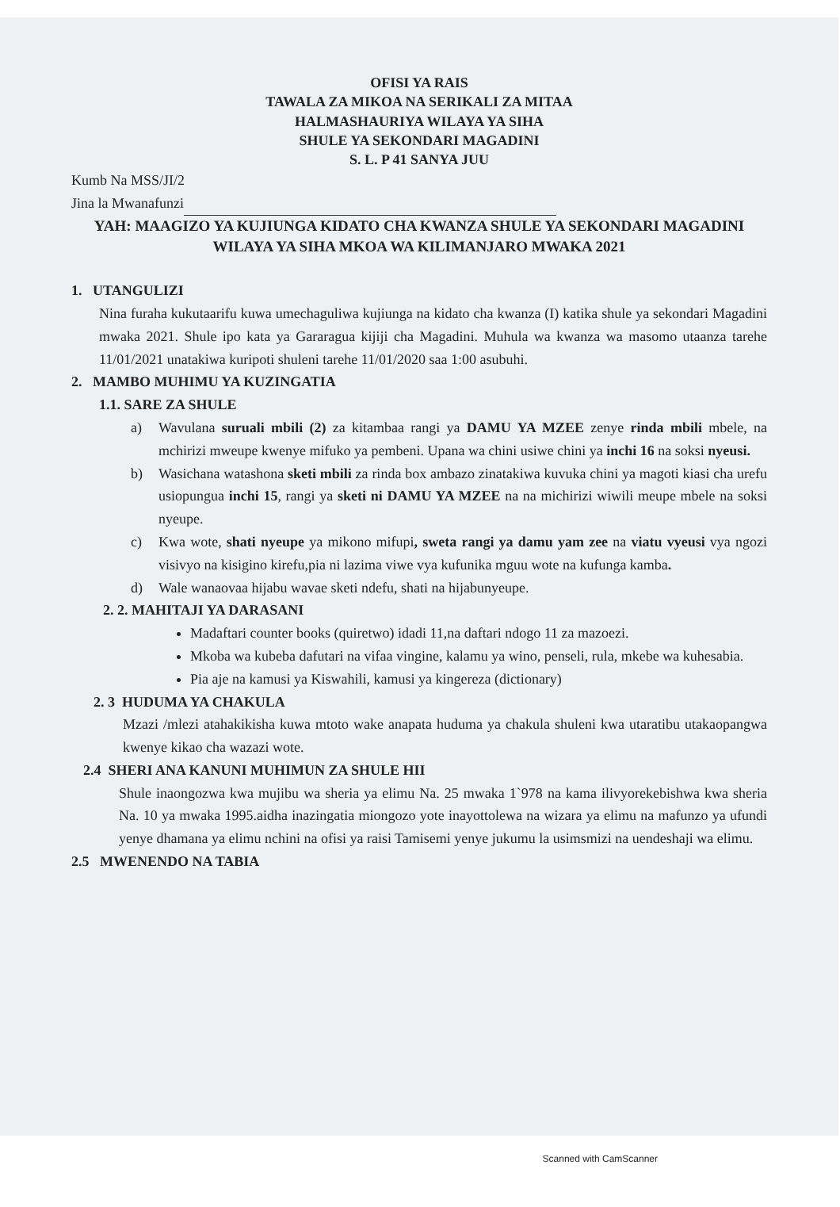OFISI YA RAIS
TAWALA ZA MIKOA NA SERIKALI ZA MITAA
HALMASHAURIYA WILAYA YA SIHA
SHULE YA SEKONDARI MAGADINI
S. L. P 41 SANYA JUU
Kumb Na MSS/JI/2
Jina la Mwanafunzi
YAH: MAAGIZO YA KUJIUNGA KIDATO CHA KWANZA SHULE YA SEKONDARI MAGADINI WILAYA YA SIHA MKOA WA KILIMANJARO MWAKA 2021
1. UTANGULIZI
Nina furaha kukutaarifu kuwa umechaguliwa kujiunga na kidato cha kwanza (I) katika shule ya sekondari Magadini mwaka 2021. Shule ipo kata ya Gararagua kijiji cha Magadini. Muhula wa kwanza wa masomo utaanza tarehe 11/01/2021 unatakiwa kuripoti shuleni tarehe 11/01/2020 saa 1:00 asubuhi.
2. MAMBO MUHIMU YA KUZINGATIA
1.1. SARE ZA SHULE
a) Wavulana suruali mbili (2) za kitambaa rangi ya DAMU YA MZEE zenye rinda mbili mbele, na mchirizi mweupe kwenye mifuko ya pembeni. Upana wa chini usiwe chini ya inchi 16 na soksi nyeusi.
b) Wasichana watashona sketi mbili za rinda box ambazo zinatakiwa kuvuka chini ya magoti kiasi cha urefu usiopungua inchi 15, rangi ya sketi ni DAMU YA MZEE na na michirizi wiwili meupe mbele na soksi nyeupe.
c) Kwa wote, shati nyeupe ya mikono mifupi, sweta rangi ya damu yam zee na viatu vyeusi vya ngozi visivyo na kisigino kirefu,pia ni lazima viwe vya kufunika mguu wote na kufunga kamba.
d) Wale wanaovaa hijabu wavae sketi ndefu, shati na hijabunyeupe.
2. 2. MAHITAJI YA DARASANI
Madaftari counter books (quiretwo) idadi 11,na daftari ndogo 11 za mazoezi.
Mkoba wa kubeba dafutari na vifaa vingine, kalamu ya wino, penseli, rula, mkebe wa kuhesabia.
Pia aje na kamusi ya Kiswahili, kamusi ya kingereza (dictionary)
2. 3 HUDUMA YA CHAKULA
Mzazi /mlezi atahakikisha kuwa mtoto wake anapata huduma ya chakula shuleni kwa utaratibu utakaopangwa kwenye kikao cha wazazi wote.
2.4 SHERI ANA KANUNI MUHIMUN ZA SHULE HII
Shule inaongozwa kwa mujibu wa sheria ya elimu Na. 25 mwaka 1`978 na kama ilivyorekebishwa kwa sheria Na. 10 ya mwaka 1995.aidha inazingatia miongozo yote inayottolewa na wizara ya elimu na mafunzo ya ufundi yenye dhamana ya elimu nchini na ofisi ya raisi Tamisemi yenye jukumu la usimsmizi na uendeshaji wa elimu.
2.5 MWENENDO NA TABIA
Scanned with CamScanner